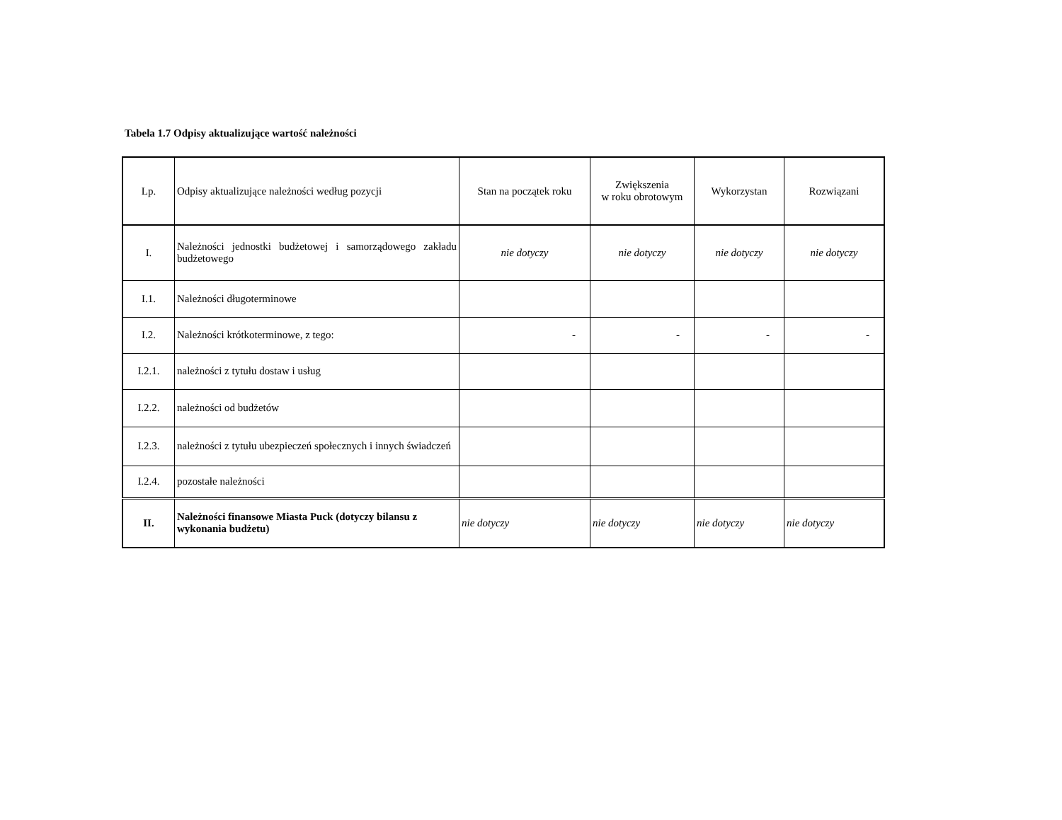Tabela 1.7 Odpisy aktualizujące wartość należności
| Lp. | Odpisy aktualizujące należności według pozycji | Stan na początek roku | Zwiększenia w roku obrotowym | Wykorzystan | Rozwiązani |
| --- | --- | --- | --- | --- | --- |
| I. | Należności jednostki budżetowej i samorządowego zakładu budżetowego | nie dotyczy | nie dotyczy | nie dotyczy | nie dotyczy |
| I.1. | Należności długoterminowe | | | | |
| I.2. | Należności krótkoterminowe, z tego: | - | - | - | - |
| I.2.1. | należności z tytułu dostaw i usług | | | | |
| I.2.2. | należności od budżetów | | | | |
| I.2.3. | należności z tytułu ubezpieczeń społecznych i innych świadczeń | | | | |
| I.2.4. | pozostałe należności | | | | |
| II. | Należności finansowe Miasta Puck (dotyczy bilansu z wykonania budżetu) | nie dotyczy | nie dotyczy | nie dotyczy | nie dotyczy |